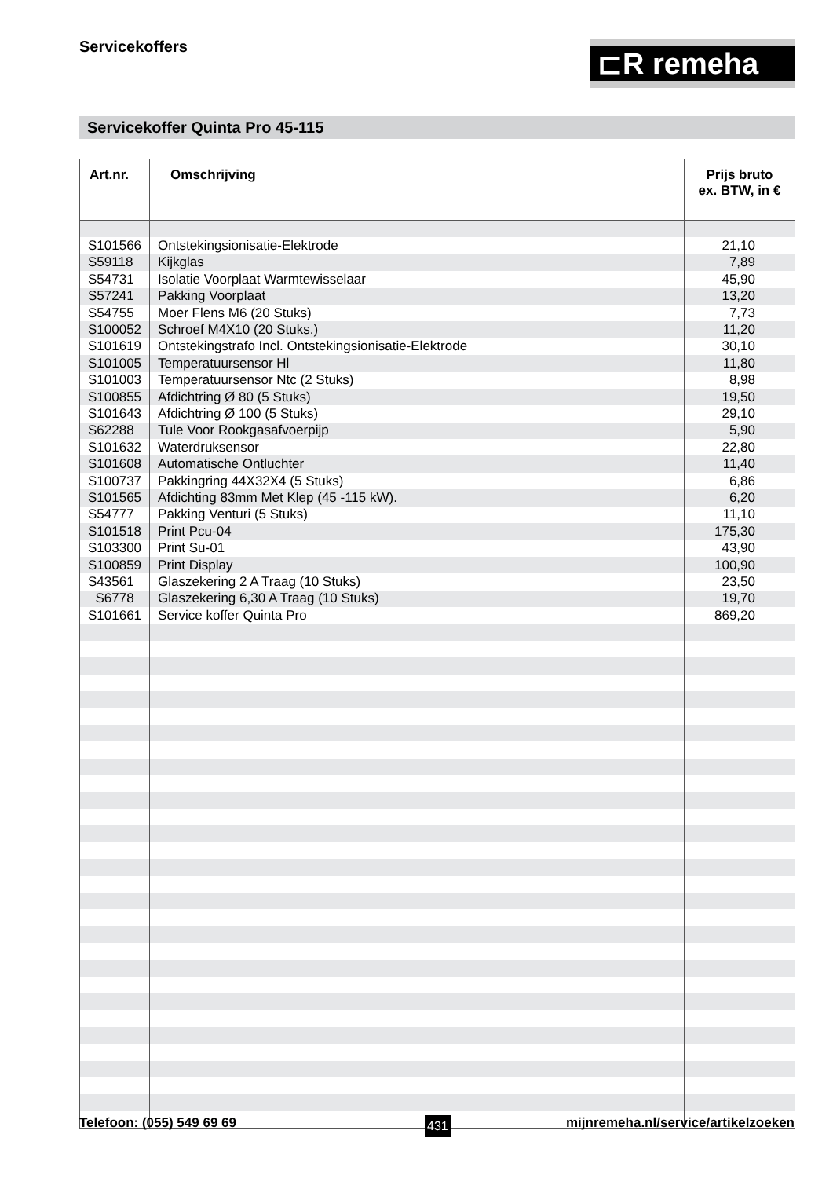Servicekoffers ⊏R remeha
Servicekoffer Quinta Pro 45-115
| Art.nr. | Omschrijving | Prijs bruto ex. BTW, in € |
| --- | --- | --- |
| S101566 | Ontstekingsionisatie-Elektrode | 21,10 |
| S59118 | Kijkglas | 7,89 |
| S54731 | Isolatie Voorplaat Warmtewisselaar | 45,90 |
| S57241 | Pakking Voorplaat | 13,20 |
| S54755 | Moer Flens M6 (20 Stuks) | 7,73 |
| S100052 | Schroef M4X10 (20 Stuks.) | 11,20 |
| S101619 | Ontstekingstrafo Incl. Ontstekingsionisatie-Elektrode | 30,10 |
| S101005 | Temperatuursensor Hl | 11,80 |
| S101003 | Temperatuursensor Ntc (2 Stuks) | 8,98 |
| S100855 | Afdichtring Ø 80 (5 Stuks) | 19,50 |
| S101643 | Afdichtring Ø 100 (5 Stuks) | 29,10 |
| S62288 | Tule Voor Rookgasafvoerpijp | 5,90 |
| S101632 | Waterdruksensor | 22,80 |
| S101608 | Automatische Ontluchter | 11,40 |
| S100737 | Pakkingring 44X32X4 (5 Stuks) | 6,86 |
| S101565 | Afdichting 83mm Met Klep (45 -115 kW). | 6,20 |
| S54777 | Pakking Venturi (5 Stuks) | 11,10 |
| S101518 | Print Pcu-04 | 175,30 |
| S103300 | Print Su-01 | 43,90 |
| S100859 | Print Display | 100,90 |
| S43561 | Glaszekering 2 A Traag (10 Stuks) | 23,50 |
| S6778 | Glaszekering 6,30 A Traag (10 Stuks) | 19,70 |
| S101661 | Service koffer Quinta Pro | 869,20 |
Telefoon: (055) 549 69 69 431
mijnremeha.nl/service/artikelzoeken